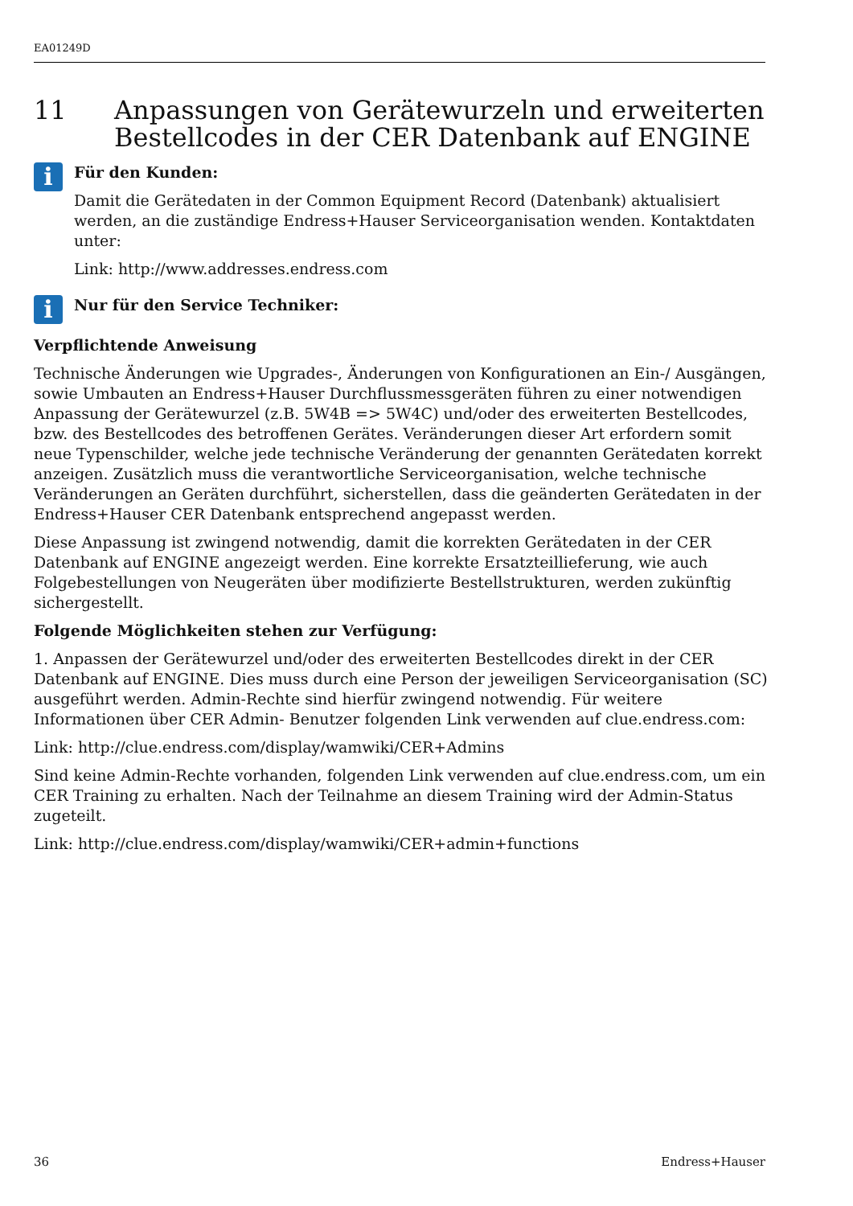EA01249D
11 Anpassungen von Gerätewurzeln und erweiterten Bestellcodes in der CER Datenbank auf ENGINE
i
Für den Kunden:
Damit die Gerätedaten in der Common Equipment Record (Datenbank) aktualisiert werden, an die zuständige Endress+Hauser Serviceorganisation wenden. Kontaktdaten unter:
Link: http://www.addresses.endress.com
i
Nur für den Service Techniker:
Verpflichtende Anweisung
Technische Änderungen wie Upgrades-, Änderungen von Konfigurationen an Ein-/ Ausgängen, sowie Umbauten an Endress+Hauser Durchflussmessgeräten führen zu einer notwendigen Anpassung der Gerätewurzel (z.B. 5W4B => 5W4C) und/oder des erweiterten Bestellcodes, bzw. des Bestellcodes des betroffenen Gerätes. Veränderungen dieser Art erfordern somit neue Typenschilder, welche jede technische Veränderung der genannten Gerätedaten korrekt anzeigen. Zusätzlich muss die verantwortliche Serviceorganisation, welche technische Veränderungen an Geräten durchführt, sicherstellen, dass die geänderten Gerätedaten in der Endress+Hauser CER Datenbank entsprechend angepasst werden.
Diese Anpassung ist zwingend notwendig, damit die korrekten Gerätedaten in der CER Datenbank auf ENGINE angezeigt werden. Eine korrekte Ersatzteillieferung, wie auch Folgebestellungen von Neugeräten über modifizierte Bestellstrukturen, werden zukünftig sichergestellt.
Folgende Möglichkeiten stehen zur Verfügung:
1. Anpassen der Gerätewurzel und/oder des erweiterten Bestellcodes direkt in der CER Datenbank auf ENGINE. Dies muss durch eine Person der jeweiligen Serviceorganisation (SC) ausgeführt werden. Admin-Rechte sind hierfür zwingend notwendig. Für weitere Informationen über CER Admin- Benutzer folgenden Link verwenden auf clue.endress.com:
Link: http://clue.endress.com/display/wamwiki/CER+Admins
Sind keine Admin-Rechte vorhanden, folgenden Link verwenden auf clue.endress.com, um ein CER Training zu erhalten. Nach der Teilnahme an diesem Training wird der Admin-Status zugeteilt.
Link: http://clue.endress.com/display/wamwiki/CER+admin+functions
36 Endress+Hauser